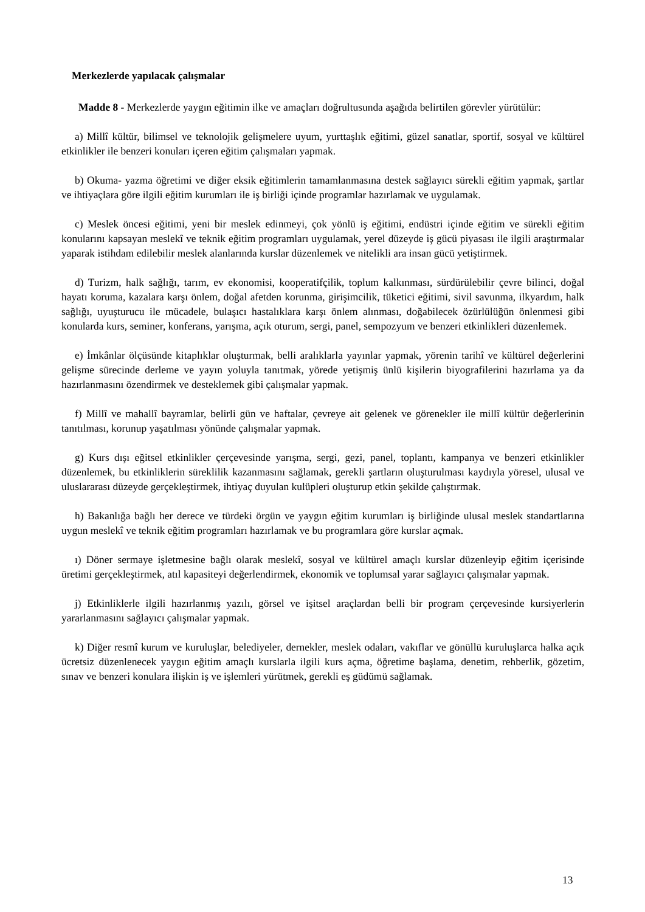Merkezlerde yapılacak çalışmalar
Madde 8 - Merkezlerde yaygın eğitimin ilke ve amaçları doğrultusunda aşağıda belirtilen görevler yürütülür:
a) Millî kültür, bilimsel ve teknolojik gelişmelere uyum, yurttaşlık eğitimi, güzel sanatlar, sportif, sosyal ve kültürel etkinlikler ile benzeri konuları içeren eğitim çalışmaları yapmak.
b) Okuma- yazma öğretimi ve diğer eksik eğitimlerin tamamlanmasına destek sağlayıcı sürekli eğitim yapmak, şartlar ve ihtiyaçlara göre ilgili eğitim kurumları ile iş birliği içinde programlar hazırlamak ve uygulamak.
c) Meslek öncesi eğitimi, yeni bir meslek edinmeyi, çok yönlü iş eğitimi, endüstri içinde eğitim ve sürekli eğitim konularını kapsayan meslekî ve teknik eğitim programları uygulamak, yerel düzeyde iş gücü piyasası ile ilgili araştırmalar yaparak istihdam edilebilir meslek alanlarında kurslar düzenlemek ve nitelikli ara insan gücü yetiştirmek.
d) Turizm, halk sağlığı, tarım, ev ekonomisi, kooperatifçilik, toplum kalkınması, sürdürülebilir çevre bilinci, doğal hayatı koruma, kazalara karşı önlem, doğal afetden korunma, girişimcilik, tüketici eğitimi, sivil savunma, ilkyardım, halk sağlığı, uyuşturucu ile mücadele, bulaşıcı hastalıklara karşı önlem alınması, doğabilecek özürlülüğün önlenmesi gibi konularda kurs, seminer, konferans, yarışma, açık oturum, sergi, panel, sempozyum ve benzeri etkinlikleri düzenlemek.
e) İmkânlar ölçüsünde kitaplıklar oluşturmak, belli aralıklarla yayınlar yapmak, yörenin tarihî ve kültürel değerlerini gelişme sürecinde derleme ve yayın yoluyla tanıtmak, yörede yetişmiş ünlü kişilerin biyografilerini hazırlama ya da hazırlanmasını özendirmek ve desteklemek gibi çalışmalar yapmak.
f) Millî ve mahallî bayramlar, belirli gün ve haftalar, çevreye ait gelenek ve görenekler ile millî kültür değerlerinin tanıtılması, korunup yaşatılması yönünde çalışmalar yapmak.
g) Kurs dışı eğitsel etkinlikler çerçevesinde yarışma, sergi, gezi, panel, toplantı, kampanya ve benzeri etkinlikler düzenlemek, bu etkinliklerin süreklilik kazanmasını sağlamak, gerekli şartların oluşturulması kaydıyla yöresel, ulusal ve uluslararası düzeyde gerçekleştirmek, ihtiyaç duyulan kulüpleri oluşturup etkin şekilde çalıştırmak.
h) Bakanlığa bağlı her derece ve türdeki örgün ve yaygın eğitim kurumları iş birliğinde ulusal meslek standartlarına uygun meslekî ve teknik eğitim programları hazırlamak ve bu programlara göre kurslar açmak.
ı) Döner sermaye işletmesine bağlı olarak meslekî, sosyal ve kültürel amaçlı kurslar düzenleyip eğitim içerisinde üretimi gerçekleştirmek, atıl kapasiteyi değerlendirmek, ekonomik ve toplumsal yarar sağlayıcı çalışmalar yapmak.
j) Etkinliklerle ilgili hazırlanmış yazılı, görsel ve işitsel araçlardan belli bir program çerçevesinde kursiyerlerin yararlanmasını sağlayıcı çalışmalar yapmak.
k) Diğer resmî kurum ve kuruluşlar, belediyeler, dernekler, meslek odaları, vakıflar ve gönüllü kuruluşlarca halka açık ücretsiz düzenlenecek yaygın eğitim amaçlı kurslarla ilgili kurs açma, öğretime başlama, denetim, rehberlik, gözetim, sınav ve benzeri konulara ilişkin iş ve işlemleri yürütmek, gerekli eş güdümü sağlamak.
13